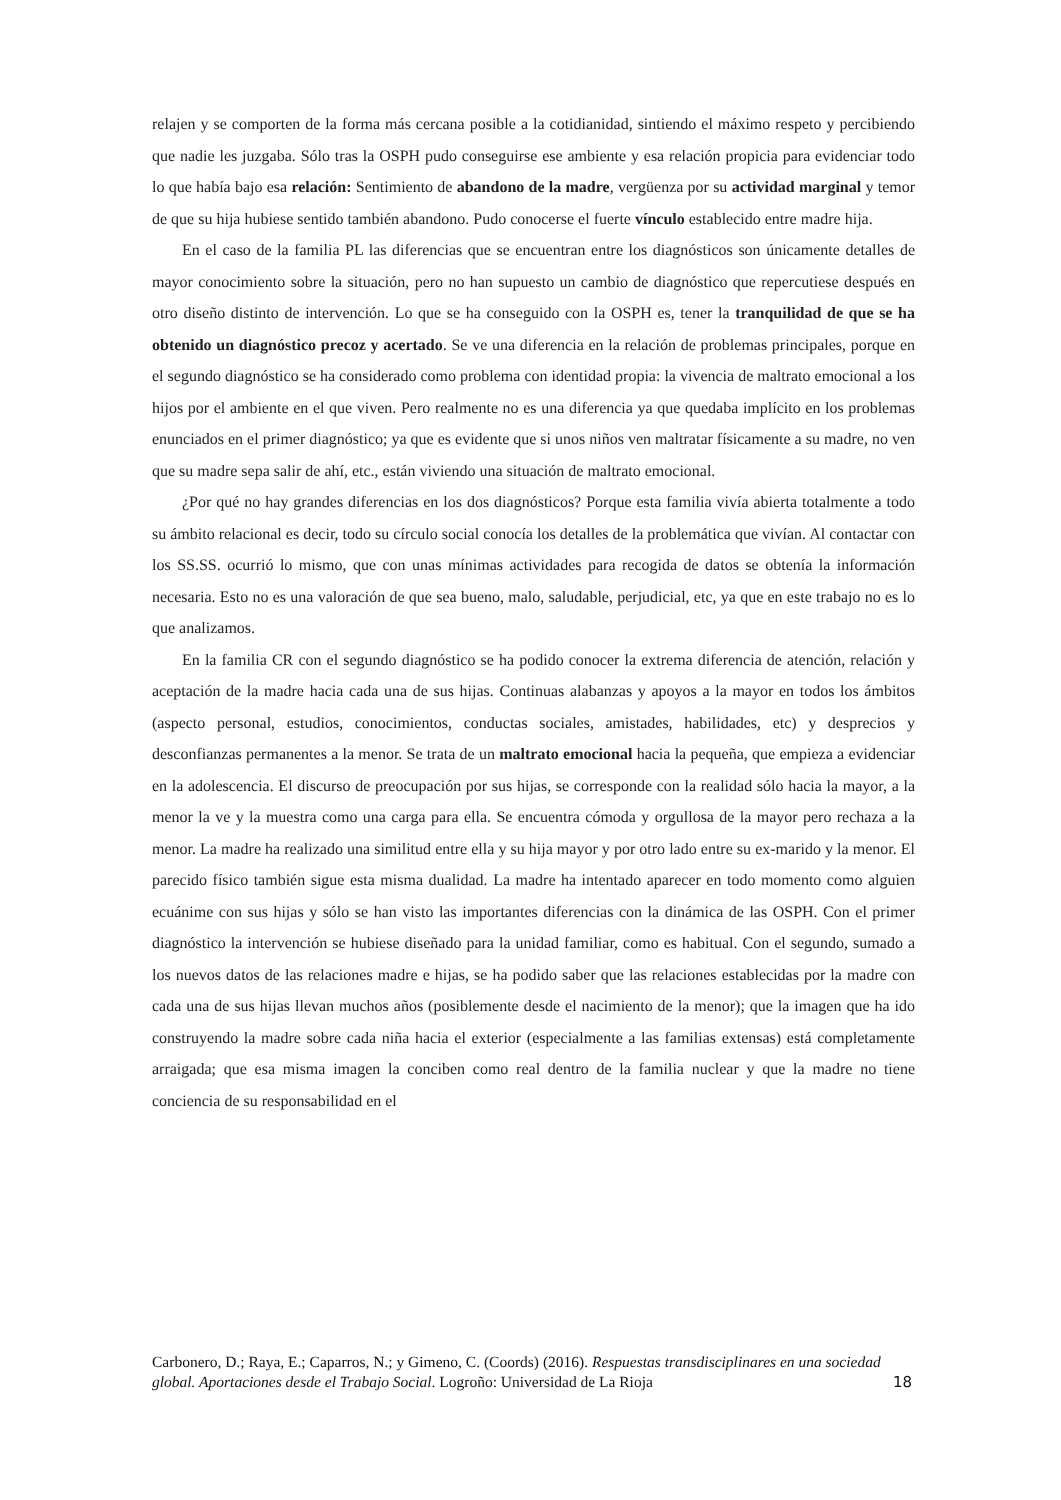relajen y se comporten de la forma más cercana posible a la cotidianidad, sintiendo el máximo respeto y percibiendo que nadie les juzgaba. Sólo tras la OSPH pudo conseguirse ese ambiente y esa relación propicia para evidenciar todo lo que había bajo esa relación: Sentimiento de abandono de la madre, vergüenza por su actividad marginal y temor de que su hija hubiese sentido también abandono. Pudo conocerse el fuerte vínculo establecido entre madre hija.
En el caso de la familia PL las diferencias que se encuentran entre los diagnósticos son únicamente detalles de mayor conocimiento sobre la situación, pero no han supuesto un cambio de diagnóstico que repercutiese después en otro diseño distinto de intervención. Lo que se ha conseguido con la OSPH es, tener la tranquilidad de que se ha obtenido un diagnóstico precoz y acertado. Se ve una diferencia en la relación de problemas principales, porque en el segundo diagnóstico se ha considerado como problema con identidad propia: la vivencia de maltrato emocional a los hijos por el ambiente en el que viven. Pero realmente no es una diferencia ya que quedaba implícito en los problemas enunciados en el primer diagnóstico; ya que es evidente que si unos niños ven maltratar físicamente a su madre, no ven que su madre sepa salir de ahí, etc., están viviendo una situación de maltrato emocional.
¿Por qué no hay grandes diferencias en los dos diagnósticos? Porque esta familia vivía abierta totalmente a todo su ámbito relacional es decir, todo su círculo social conocía los detalles de la problemática que vivían. Al contactar con los SS.SS. ocurrió lo mismo, que con unas mínimas actividades para recogida de datos se obtenía la información necesaria. Esto no es una valoración de que sea bueno, malo, saludable, perjudicial, etc, ya que en este trabajo no es lo que analizamos.
En la familia CR con el segundo diagnóstico se ha podido conocer la extrema diferencia de atención, relación y aceptación de la madre hacia cada una de sus hijas. Continuas alabanzas y apoyos a la mayor en todos los ámbitos (aspecto personal, estudios, conocimientos, conductas sociales, amistades, habilidades, etc) y desprecios y desconfianzas permanentes a la menor. Se trata de un maltrato emocional hacia la pequeña, que empieza a evidenciar en la adolescencia. El discurso de preocupación por sus hijas, se corresponde con la realidad sólo hacia la mayor, a la menor la ve y la muestra como una carga para ella. Se encuentra cómoda y orgullosa de la mayor pero rechaza a la menor. La madre ha realizado una similitud entre ella y su hija mayor y por otro lado entre su ex-marido y la menor. El parecido físico también sigue esta misma dualidad. La madre ha intentado aparecer en todo momento como alguien ecuánime con sus hijas y sólo se han visto las importantes diferencias con la dinámica de las OSPH. Con el primer diagnóstico la intervención se hubiese diseñado para la unidad familiar, como es habitual. Con el segundo, sumado a los nuevos datos de las relaciones madre e hijas, se ha podido saber que las relaciones establecidas por la madre con cada una de sus hijas llevan muchos años (posiblemente desde el nacimiento de la menor); que la imagen que ha ido construyendo la madre sobre cada niña hacia el exterior (especialmente a las familias extensas) está completamente arraigada; que esa misma imagen la conciben como real dentro de la familia nuclear y que la madre no tiene conciencia de su responsabilidad en el
Carbonero, D.; Raya, E.; Caparros, N.; y Gimeno, C. (Coords) (2016). Respuestas transdisciplinares en una sociedad global. Aportaciones desde el Trabajo Social. Logroño: Universidad de La Rioja
18